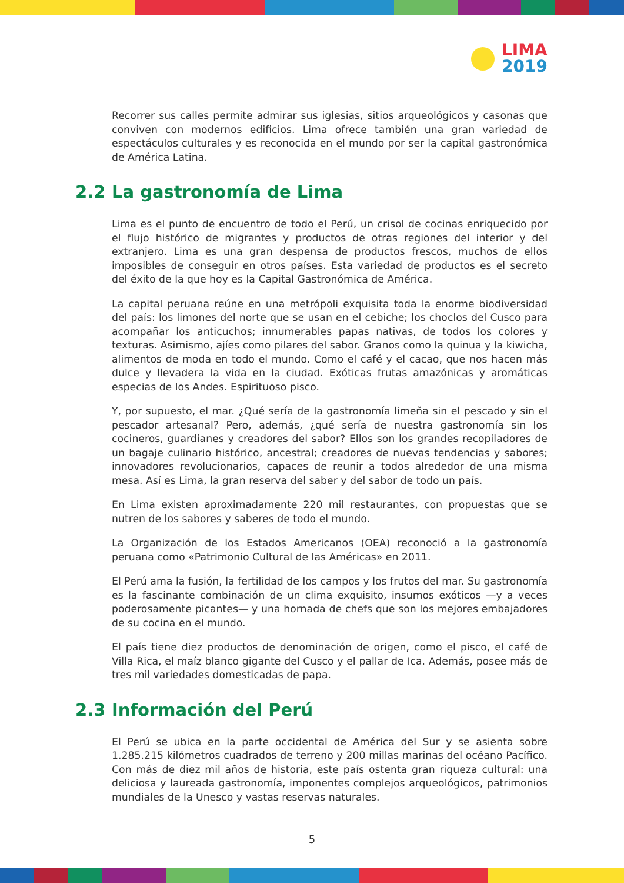LIMA
2019
Recorrer sus calles permite admirar sus iglesias, sitios arqueológicos y casonas que conviven con modernos edificios. Lima ofrece también una gran variedad de espectáculos culturales y es reconocida en el mundo por ser la capital gastronómica de América Latina.
2.2 La gastronomía de Lima
Lima es el punto de encuentro de todo el Perú, un crisol de cocinas enriquecido por el flujo histórico de migrantes y productos de otras regiones del interior y del extranjero. Lima es una gran despensa de productos frescos, muchos de ellos imposibles de conseguir en otros países. Esta variedad de productos es el secreto del éxito de la que hoy es la Capital Gastronómica de América.
La capital peruana reúne en una metrópoli exquisita toda la enorme biodiversidad del país: los limones del norte que se usan en el cebiche; los choclos del Cusco para acompañar los anticuchos; innumerables papas nativas, de todos los colores y texturas. Asimismo, ajíes como pilares del sabor. Granos como la quinua y la kiwicha, alimentos de moda en todo el mundo. Como el café y el cacao, que nos hacen más dulce y llevadera la vida en la ciudad. Exóticas frutas amazónicas y aromáticas especias de los Andes. Espirituoso pisco.
Y, por supuesto, el mar. ¿Qué sería de la gastronomía limeña sin el pescado y sin el pescador artesanal? Pero, además, ¿qué sería de nuestra gastronomía sin los cocineros, guardianes y creadores del sabor? Ellos son los grandes recopiladores de un bagaje culinario histórico, ancestral; creadores de nuevas tendencias y sabores; innovadores revolucionarios, capaces de reunir a todos alrededor de una misma mesa. Así es Lima, la gran reserva del saber y del sabor de todo un país.
En Lima existen aproximadamente 220 mil restaurantes, con propuestas que se nutren de los sabores y saberes de todo el mundo.
La Organización de los Estados Americanos (OEA) reconoció a la gastronomía peruana como «Patrimonio Cultural de las Américas» en 2011.
El Perú ama la fusión, la fertilidad de los campos y los frutos del mar. Su gastronomía es la fascinante combinación de un clima exquisito, insumos exóticos —y a veces poderosamente picantes— y una hornada de chefs que son los mejores embajadores de su cocina en el mundo.
El país tiene diez productos de denominación de origen, como el pisco, el café de Villa Rica, el maíz blanco gigante del Cusco y el pallar de Ica. Además, posee más de tres mil variedades domesticadas de papa.
2.3 Información del Perú
El Perú se ubica en la parte occidental de América del Sur y se asienta sobre 1.285.215 kilómetros cuadrados de terreno y 200 millas marinas del océano Pacífico. Con más de diez mil años de historia, este país ostenta gran riqueza cultural: una deliciosa y laureada gastronomía, imponentes complejos arqueológicos, patrimonios mundiales de la Unesco y vastas reservas naturales.
5